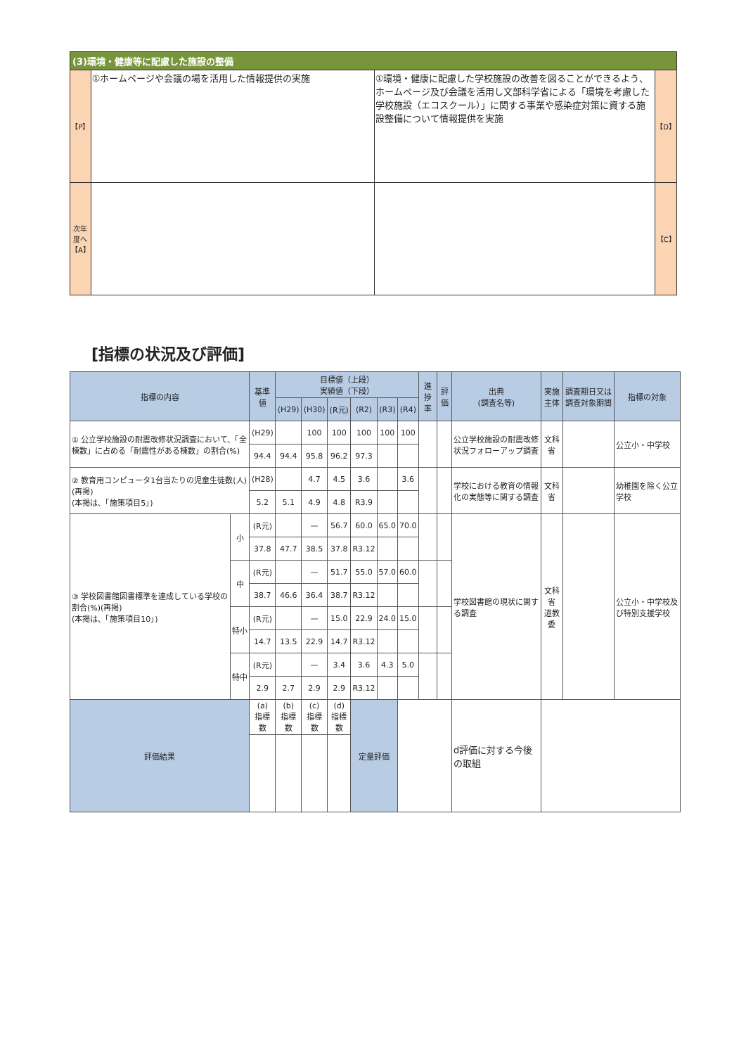| (3)環境・健康等に配慮した施設の整備 | | | |
| 【P】 | ①ホームページや会議の場を活用した情報提供の実施 | ①環境・健康に配慮した学校施設の改善を図ることができるよう、ホームページ及び会議を活用し文部科学省による「環境を考慮した学校施設（エコスクール）」に関する事業や感染症対策に資する施設整備について情報提供を実施 | 【D】 |
| 次年度へ 【A】 | | | 【C】 |
[指標の状況及び評価]
| 指標の内容 | | 基準値 | 目標値（上段） 実績値（下段） | | | | | | 進捗率 | 評価 | 出典 (調査名等) | 実施主体 | 調査期日又は調査対象期間 | 指標の対象 |
| --- | --- | --- | --- | --- | --- | --- | --- | --- | --- | --- | --- | --- | --- | --- |
| | | | (H29) | (H30) | (R元) | (R2) | (R3) | (R4) | | | | | | |
| ① 公立学校施設の耐震改修状況調査において、「全棟数」に占める「耐震性がある棟数」の割合(%) | | (H29) | | 100 | 100 | 100 | 100 | 100 | | | 公立学校施設の耐震改修状況フォローアップ調査 | 文科省 | | 公立小・中学校 |
| | | 94.4 | 94.4 | 95.8 | 96.2 | 97.3 | | | | | | | | |
| ② 教育用コンピュータ1台当たりの児童生徒数(人)(再掲) (本掲は、「施策項目5」) | | (H28) | | 4.7 | 4.5 | 3.6 | | 3.6 | | | 学校における教育の情報化の実態等に関する調査 | 文科省 | | 幼稚園を除く公立学校 |
| | | 5.2 | 5.1 | 4.9 | 4.8 | R3.9 | | | | | | | | |
| ③ 学校図書館図書標準を達成している学校の割合(%)(再掲) (本掲は、「施策項目10」) | 小 | (R元) | | — | 56.7 | 60.0 | 65.0 | 70.0 | | | 学校図書館の現状に関する調査 | 文科省 道教委 | | 公立小・中学校及び特別支援学校 |
| | | 37.8 | 47.7 | 38.5 | 37.8 | R3.12 | | | | | | | | |
| | 中 | (R元) | | — | 51.7 | 55.0 | 57.0 | 60.0 | | | | | | |
| | | 38.7 | 46.6 | 36.4 | 38.7 | R3.12 | | | | | | | | |
| | 特小 | (R元) | | — | 15.0 | 22.9 | 24.0 | 15.0 | | | | | | |
| | | 14.7 | 13.5 | 22.9 | 14.7 | R3.12 | | | | | | | | |
| | 特中 | (R元) | | — | 3.4 | 3.6 | 4.3 | 5.0 | | | | | | |
| | | 2.9 | 2.7 | 2.9 | 2.9 | R3.12 | | | | | | | | |
| 評価結果 | | (a) 指標数 | (b) 指標数 | (c) 指標数 | (d) 指標数 | 定量評価 | | | | | d評価に対する今後の取組 | | | |